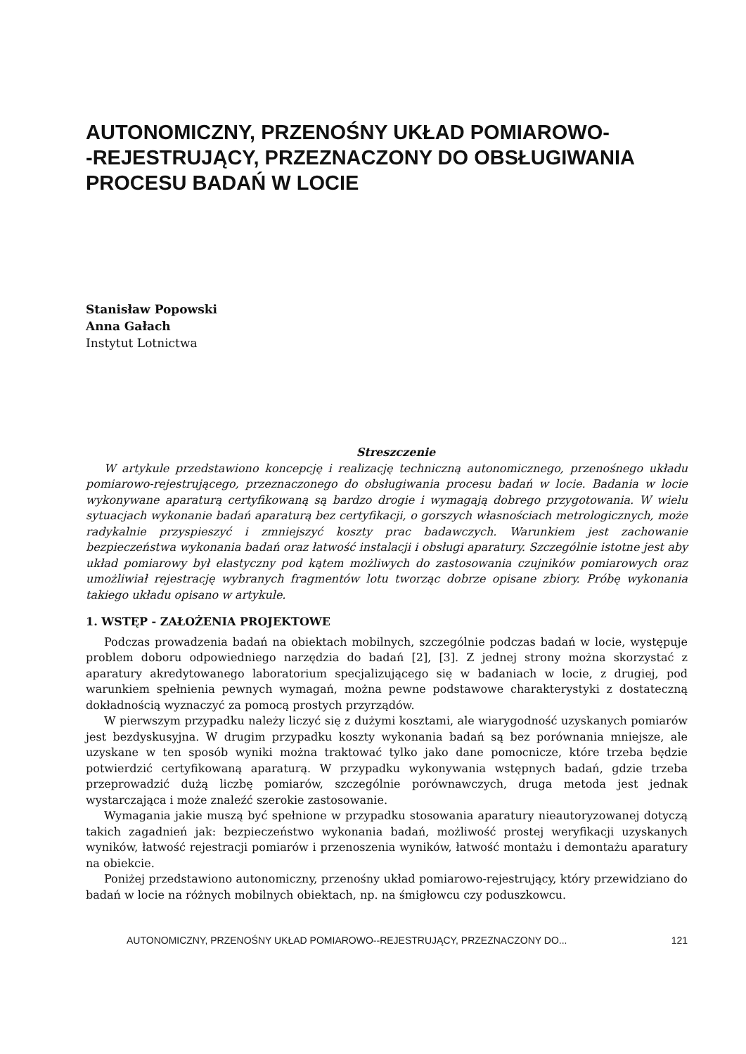AUTONOMICZNY, PRZENOŚNY UKŁAD POMIAROWO-
-REJESTRUJĄCY, PRZEZNACZONY DO OBSŁUGIWANIA PROCESU BADAŃ W LOCIE
Stanisław Popowski
Anna Gałach
Instytut Lotnictwa
Streszczenie
W artykule przedstawiono koncepcję i realizację techniczną autonomicznego, przenośnego układu pomiarowo-rejestrującego, przeznaczonego do obsługiwania procesu badań w locie. Badania w locie wykonywane aparaturą certyfikowaną są bardzo drogie i wymagają dobrego przygotowania. W wielu sytuacjach wykonanie badań aparaturą bez certyfikacji, o gorszych własnościach metrologicznych, może radykalnie przyspieszyć i zmniejszyć koszty prac badawczych. Warunkiem jest zachowanie bezpieczeństwa wykonania badań oraz łatwość instalacji i obsługi aparatury. Szczególnie istotne jest aby układ pomiarowy był elastyczny pod kątem możliwych do zastosowania czujników pomiarowych oraz umożliwiał rejestrację wybranych fragmentów lotu tworząc dobrze opisane zbiory. Próbę wykonania takiego układu opisano w artykule.
1. WSTĘP - ZAŁOŻENIA PROJEKTOWE
Podczas prowadzenia badań na obiektach mobilnych, szczególnie podczas badań w locie, występuje problem doboru odpowiedniego narzędzia do badań [2], [3]. Z jednej strony można skorzystać z aparatury akredytowanego laboratorium specjalizującego się w badaniach w locie, z drugiej, pod warunkiem spełnienia pewnych wymagań, można pewne podstawowe charakterystyki z dostateczną dokładnością wyznaczyć za pomocą prostych przyrządów.
W pierwszym przypadku należy liczyć się z dużymi kosztami, ale wiarygodność uzyskanych pomiarów jest bezdyskusyjna. W drugim przypadku koszty wykonania badań są bez porównania mniejsze, ale uzyskane w ten sposób wyniki można traktować tylko jako dane pomocnicze, które trzeba będzie potwierdzić certyfikowaną aparaturą. W przypadku wykonywania wstępnych badań, gdzie trzeba przeprowadzić dużą liczbę pomiarów, szczególnie porównawczych, druga metoda jest jednak wystarczająca i może znaleźć szerokie zastosowanie.
Wymagania jakie muszą być spełnione w przypadku stosowania aparatury nieautoryzowanej dotyczą takich zagadnień jak: bezpieczeństwo wykonania badań, możliwość prostej weryfikacji uzyskanych wyników, łatwość rejestracji pomiarów i przenoszenia wyników, łatwość montażu i demontażu aparatury na obiekcie.
Poniżej przedstawiono autonomiczny, przenośny układ pomiarowo-rejestrujący, który przewidziano do badań w locie na różnych mobilnych obiektach, np. na śmigłowcu czy poduszkowcu.
AUTONOMICZNY, PRZENOŚNY UKŁAD POMIAROWO--REJESTRUJĄCY, PRZEZNACZONY DO... 121